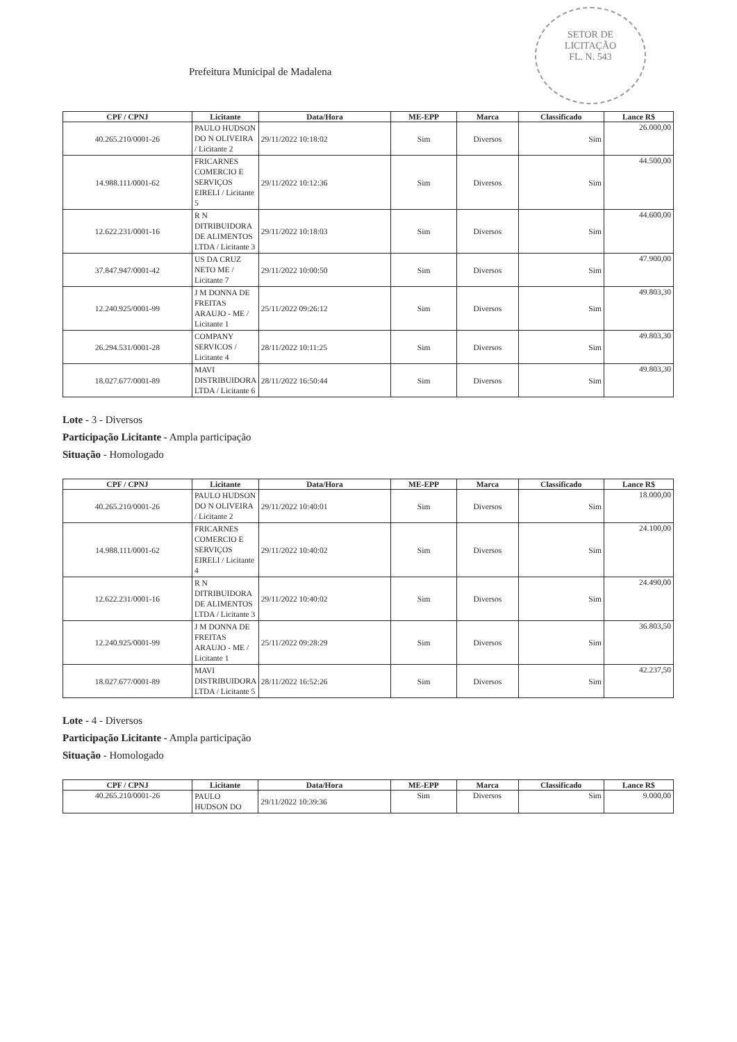SETOR DE
LICITAÇÃO
FL. N. 543
Prefeitura Municipal de Madalena
| CPF / CPNJ | Licitante | Data/Hora | ME-EPP | Marca | Classificado | Lance R$ |
| --- | --- | --- | --- | --- | --- | --- |
| 40.265.210/0001-26 | PAULO HUDSON DO N OLIVEIRA / Licitante 2 | 29/11/2022 10:18:02 | Sim | Diversos | Sim | 26.000,00 |
| 14.988.111/0001-62 | FRICARNES COMERCIO E SERVIÇOS EIRELI / Licitante 5 | 29/11/2022 10:12:36 | Sim | Diversos | Sim | 44.500,00 |
| 12.622.231/0001-16 | R N DITRIBUIDORA DE ALIMENTOS LTDA / Licitante 3 | 29/11/2022 10:18:03 | Sim | Diversos | Sim | 44.600,00 |
| 37.847.947/0001-42 | US DA CRUZ NETO ME / Licitante 7 | 29/11/2022 10:00:50 | Sim | Diversos | Sim | 47.900,00 |
| 12.240.925/0001-99 | J M DONNA DE FREITAS ARAUJO - ME / Licitante 1 | 25/11/2022 09:26:12 | Sim | Diversos | Sim | 49.803,30 |
| 26.294.531/0001-28 | COMPANY SERVICOS / Licitante 4 | 28/11/2022 10:11:25 | Sim | Diversos | Sim | 49.803,30 |
| 18.027.677/0001-89 | MAVI DISTRIBUIDORA LTDA / Licitante 6 | 28/11/2022 16:50:44 | Sim | Diversos | Sim | 49.803,30 |
Lote - 3 - Diversos
Participação Licitante - Ampla participação
Situação - Homologado
| CPF / CPNJ | Licitante | Data/Hora | ME-EPP | Marca | Classificado | Lance R$ |
| --- | --- | --- | --- | --- | --- | --- |
| 40.265.210/0001-26 | PAULO HUDSON DO N OLIVEIRA / Licitante 2 | 29/11/2022 10:40:01 | Sim | Diversos | Sim | 18.000,00 |
| 14.988.111/0001-62 | FRICARNES COMERCIO E SERVIÇOS EIRELI / Licitante 4 | 29/11/2022 10:40:02 | Sim | Diversos | Sim | 24.100,00 |
| 12.622.231/0001-16 | R N DITRIBUIDORA DE ALIMENTOS LTDA / Licitante 3 | 29/11/2022 10:40:02 | Sim | Diversos | Sim | 24.490,00 |
| 12.240.925/0001-99 | J M DONNA DE FREITAS ARAUJO - ME / Licitante 1 | 25/11/2022 09:28:29 | Sim | Diversos | Sim | 36.803,50 |
| 18.027.677/0001-89 | MAVI DISTRIBUIDORA LTDA / Licitante 5 | 28/11/2022 16:52:26 | Sim | Diversos | Sim | 42.237,50 |
Lote - 4 - Diversos
Participação Licitante - Ampla participação
Situação - Homologado
| CPF / CPNJ | Licitante | Data/Hora | ME-EPP | Marca | Classificado | Lance R$ |
| --- | --- | --- | --- | --- | --- | --- |
| 40.265.210/0001-26 | PAULO HUDSON DO | 29/11/2022 10:39:36 | Sim | Diversos | Sim | 9.000,00 |